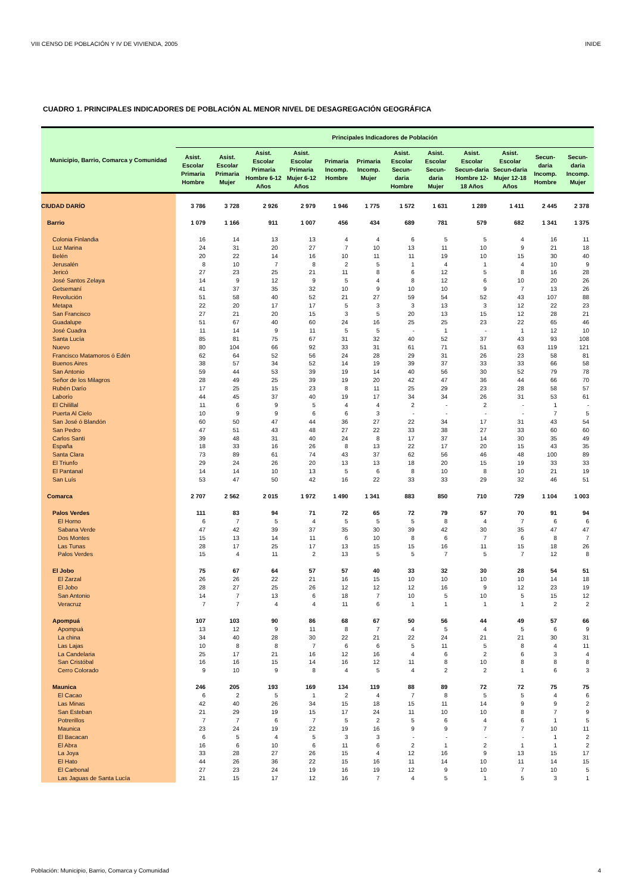VIII CENSO DE POBLACIÓN Y IV DE VIVIENDA, 2005 INIDE
CUADRO 1. PRINCIPALES INDICADORES DE POBLACIÓN AL MENOR NIVEL DE DESAGREGACIÓN GEOGRÁFICA
| Municipio, Barrio, Comarca y Comunidad | Principales Indicadores de Población | | | | | | | | | | | |
| --- | --- | --- | --- | --- | --- | --- | --- | --- | --- | --- | --- | --- |
| | Asist. Escolar Primaria Hombre | Asist. Escolar Primaria Mujer | Asist. Escolar Primaria Hombre 6-12 Años | Asist. Escolar Primaria Mujer 6-12 Años | Primaria Incomp. Hombre | Primaria Incomp. Mujer | Asist. Escolar Secun-daria Hombre | Asist. Escolar Secun-daria Mujer | Asist. Escolar Secun-daria Hombre 12-18 Años | Asist. Escolar Secun-daria Mujer 12-18 Años | Secun-daria Incomp. Hombre | Secun-daria Incomp. Mujer |
| CIUDAD DARÍO | 3 786 | 3 728 | 2 926 | 2 979 | 1 946 | 1 775 | 1 572 | 1 631 | 1 289 | 1 411 | 2 445 | 2 378 |
| Barrio | 1 079 | 1 166 | 911 | 1 007 | 456 | 434 | 689 | 781 | 579 | 682 | 1 341 | 1 375 |
| Colonia Finlandia | 16 | 14 | 13 | 13 | 4 | 4 | 6 | 5 | 5 | 4 | 16 | 11 |
| Luz Marina | 24 | 31 | 20 | 27 | 7 | 10 | 13 | 11 | 10 | 9 | 21 | 18 |
| Belén | 20 | 22 | 14 | 16 | 10 | 11 | 11 | 19 | 10 | 15 | 30 | 40 |
| Jerusalén | 8 | 10 | 7 | 8 | 2 | 5 | 1 | 4 | 1 | 4 | 10 | 9 |
| Jericó | 27 | 23 | 25 | 21 | 11 | 8 | 6 | 12 | 5 | 8 | 16 | 28 |
| José Santos Zelaya | 14 | 9 | 12 | 9 | 5 | 4 | 8 | 12 | 6 | 10 | 20 | 26 |
| Getsemaní | 41 | 37 | 35 | 32 | 10 | 9 | 10 | 10 | 9 | 7 | 13 | 26 |
| Revolución | 51 | 58 | 40 | 52 | 21 | 27 | 59 | 54 | 52 | 43 | 107 | 88 |
| Metapa | 22 | 20 | 17 | 17 | 5 | 3 | 3 | 13 | 3 | 12 | 22 | 23 |
| San Francisco | 27 | 21 | 20 | 15 | 3 | 5 | 20 | 13 | 15 | 12 | 28 | 21 |
| Guadalupe | 51 | 67 | 40 | 60 | 24 | 16 | 25 | 25 | 23 | 22 | 65 | 46 |
| José Cuadra | 11 | 14 | 9 | 11 | 5 | 5 | - | 1 | - | 1 | 12 | 10 |
| Santa Lucía | 85 | 81 | 75 | 67 | 31 | 32 | 40 | 52 | 37 | 43 | 93 | 108 |
| Nuevo | 80 | 104 | 66 | 92 | 33 | 31 | 61 | 71 | 51 | 63 | 119 | 121 |
| Francisco Matamoros ó Edén | 62 | 64 | 52 | 56 | 24 | 28 | 29 | 31 | 26 | 23 | 58 | 81 |
| Buenos Aires | 38 | 57 | 34 | 52 | 14 | 19 | 39 | 37 | 33 | 33 | 66 | 58 |
| San Antonio | 59 | 44 | 53 | 39 | 19 | 14 | 40 | 56 | 30 | 52 | 79 | 78 |
| Señor de los Milagros | 28 | 49 | 25 | 39 | 19 | 20 | 42 | 47 | 36 | 44 | 66 | 70 |
| Rubén Darío | 17 | 25 | 15 | 23 | 8 | 11 | 25 | 29 | 23 | 28 | 58 | 57 |
| Laborío | 44 | 45 | 37 | 40 | 19 | 17 | 34 | 34 | 26 | 31 | 53 | 61 |
| El Chilillal | 11 | 6 | 9 | 5 | 4 | 4 | 2 | - | 2 | - | 1 | - |
| Puerta Al Cielo | 10 | 9 | 9 | 6 | 6 | 3 | - | - | - | - | 7 | 5 |
| San José ó Blandón | 60 | 50 | 47 | 44 | 36 | 27 | 22 | 34 | 17 | 31 | 43 | 54 |
| San Pedro | 47 | 51 | 43 | 48 | 27 | 22 | 33 | 38 | 27 | 33 | 60 | 60 |
| Carlos Santi | 39 | 48 | 31 | 40 | 24 | 8 | 17 | 37 | 14 | 30 | 35 | 49 |
| España | 18 | 33 | 16 | 26 | 8 | 13 | 22 | 17 | 20 | 15 | 43 | 35 |
| Santa Clara | 73 | 89 | 61 | 74 | 43 | 37 | 62 | 56 | 46 | 48 | 100 | 89 |
| El Triunfo | 29 | 24 | 26 | 20 | 13 | 13 | 18 | 20 | 15 | 19 | 33 | 33 |
| El Pantanal | 14 | 14 | 10 | 13 | 5 | 6 | 8 | 10 | 8 | 10 | 21 | 19 |
| San Luís | 53 | 47 | 50 | 42 | 16 | 22 | 33 | 33 | 29 | 32 | 46 | 51 |
| Comarca | 2 707 | 2 562 | 2 015 | 1 972 | 1 490 | 1 341 | 883 | 850 | 710 | 729 | 1 104 | 1 003 |
| Palos Verdes | 111 | 83 | 94 | 71 | 72 | 65 | 72 | 79 | 57 | 70 | 91 | 94 |
| El Horno | 6 | 7 | 5 | 4 | 5 | 5 | 5 | 8 | 4 | 7 | 6 | 6 |
| Sabana Verde | 47 | 42 | 39 | 37 | 35 | 30 | 39 | 42 | 30 | 35 | 47 | 47 |
| Dos Montes | 15 | 13 | 14 | 11 | 6 | 10 | 8 | 6 | 7 | 6 | 8 | 7 |
| Las Tunas | 28 | 17 | 25 | 17 | 13 | 15 | 15 | 16 | 11 | 15 | 18 | 26 |
| Palos Verdes | 15 | 4 | 11 | 2 | 13 | 5 | 5 | 7 | 5 | 7 | 12 | 8 |
| El Jobo | 75 | 67 | 64 | 57 | 57 | 40 | 33 | 32 | 30 | 28 | 54 | 51 |
| El Zarzal | 26 | 26 | 22 | 21 | 16 | 15 | 10 | 10 | 10 | 10 | 14 | 18 |
| El Jobo | 28 | 27 | 25 | 26 | 12 | 12 | 12 | 16 | 9 | 12 | 23 | 19 |
| San Antonio | 14 | 7 | 13 | 6 | 18 | 7 | 10 | 5 | 10 | 5 | 15 | 12 |
| Veracruz | 7 | 7 | 4 | 4 | 11 | 6 | 1 | 1 | 1 | 1 | 2 | 2 |
| Apompuá | 107 | 103 | 90 | 86 | 68 | 67 | 50 | 56 | 44 | 49 | 57 | 66 |
| Apompuá | 13 | 12 | 9 | 11 | 8 | 7 | 4 | 5 | 4 | 5 | 6 | 9 |
| La china | 34 | 40 | 28 | 30 | 22 | 21 | 22 | 24 | 21 | 21 | 30 | 31 |
| Las Lajas | 10 | 8 | 8 | 7 | 6 | 6 | 5 | 11 | 5 | 8 | 4 | 11 |
| La Candelaria | 25 | 17 | 21 | 16 | 12 | 16 | 4 | 6 | 2 | 6 | 3 | 4 |
| San Cristóbal | 16 | 16 | 15 | 14 | 16 | 12 | 11 | 8 | 10 | 8 | 8 | 8 |
| Cerro Colorado | 9 | 10 | 9 | 8 | 4 | 5 | 4 | 2 | 2 | 1 | 6 | 3 |
| Maunica | 246 | 205 | 193 | 169 | 134 | 119 | 88 | 89 | 72 | 72 | 75 | 75 |
| El Cacao | 6 | 2 | 5 | 1 | 2 | 4 | 7 | 8 | 5 | 5 | 4 | 6 |
| Las Minas | 42 | 40 | 26 | 34 | 15 | 18 | 15 | 11 | 14 | 9 | 9 | 2 |
| San Esteban | 21 | 29 | 19 | 15 | 17 | 24 | 11 | 10 | 10 | 8 | 7 | 9 |
| Potrerillos | 7 | 7 | 6 | 7 | 5 | 2 | 5 | 6 | 4 | 6 | 1 | 5 |
| Maunica | 23 | 24 | 19 | 22 | 19 | 16 | 9 | 9 | 7 | 7 | 10 | 11 |
| El Bacacan | 6 | 5 | 4 | 5 | 3 | 3 | - | - | - | - | 1 | 2 |
| El Abra | 16 | 6 | 10 | 6 | 11 | 6 | 2 | 1 | 2 | 1 | 1 | 2 |
| La Joya | 33 | 28 | 27 | 26 | 15 | 4 | 12 | 16 | 9 | 13 | 15 | 17 |
| El Hato | 44 | 26 | 36 | 22 | 15 | 16 | 11 | 14 | 10 | 11 | 14 | 15 |
| El Carbonal | 27 | 23 | 24 | 19 | 16 | 19 | 12 | 9 | 10 | 7 | 10 | 5 |
| Las Jaguas de Santa Lucía | 21 | 15 | 17 | 12 | 16 | 7 | 4 | 5 | 1 | 5 | 3 | 1 |
Población: Municipio, Barrio, Comarca y Comunidad 4